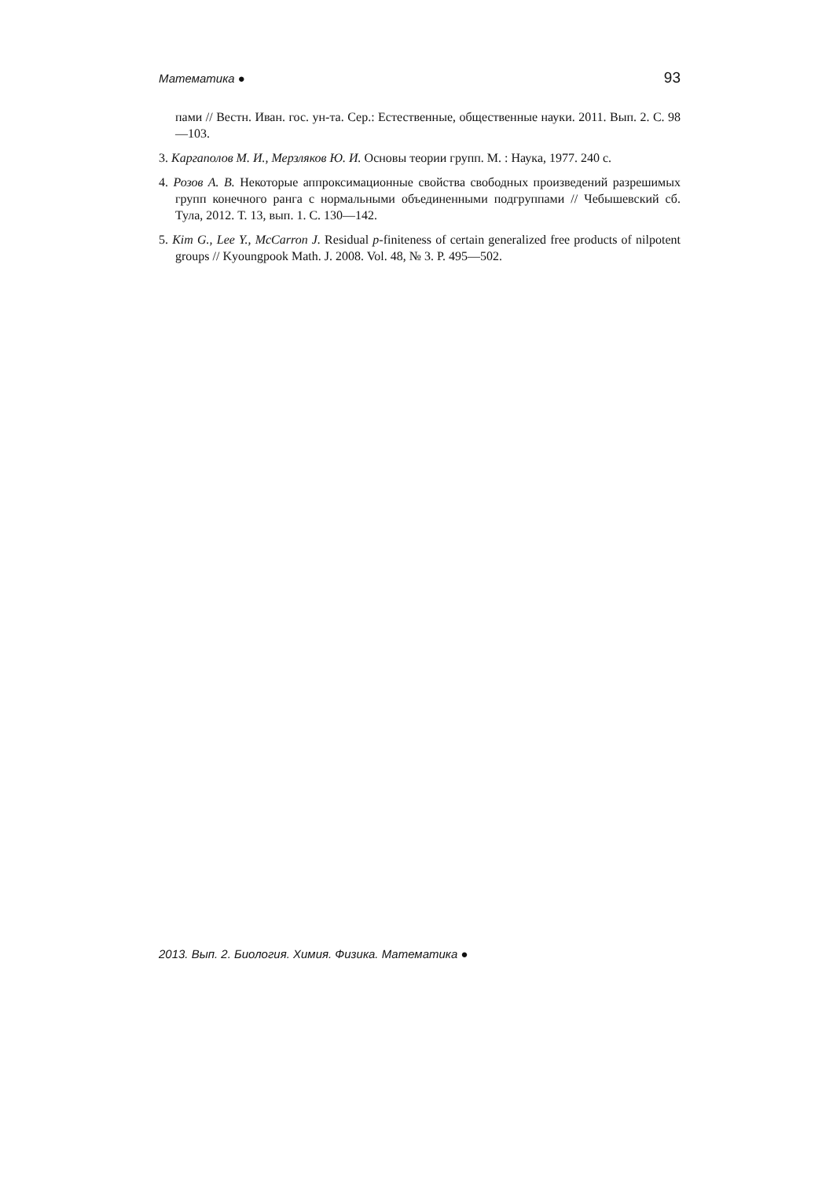Математика ● 93
пами // Вестн. Иван. гос. ун-та. Сер.: Естественные, общественные науки. 2011. Вып. 2. С. 98—103.
3. Каргаполов М. И., Мерзляков Ю. И. Основы теории групп. М. : Наука, 1977. 240 с.
4. Розов А. В. Некоторые аппроксимационные свойства свободных произведений разрешимых групп конечного ранга с нормальными объединенными подгруппами // Чебышевский сб. Тула, 2012. Т. 13, вып. 1. С. 130—142.
5. Kim G., Lee Y., McCarron J. Residual p-finiteness of certain generalized free products of nilpotent groups // Kyoungpook Math. J. 2008. Vol. 48, № 3. P. 495—502.
2013. Вып. 2. Биология. Химия. Физика. Математика ●